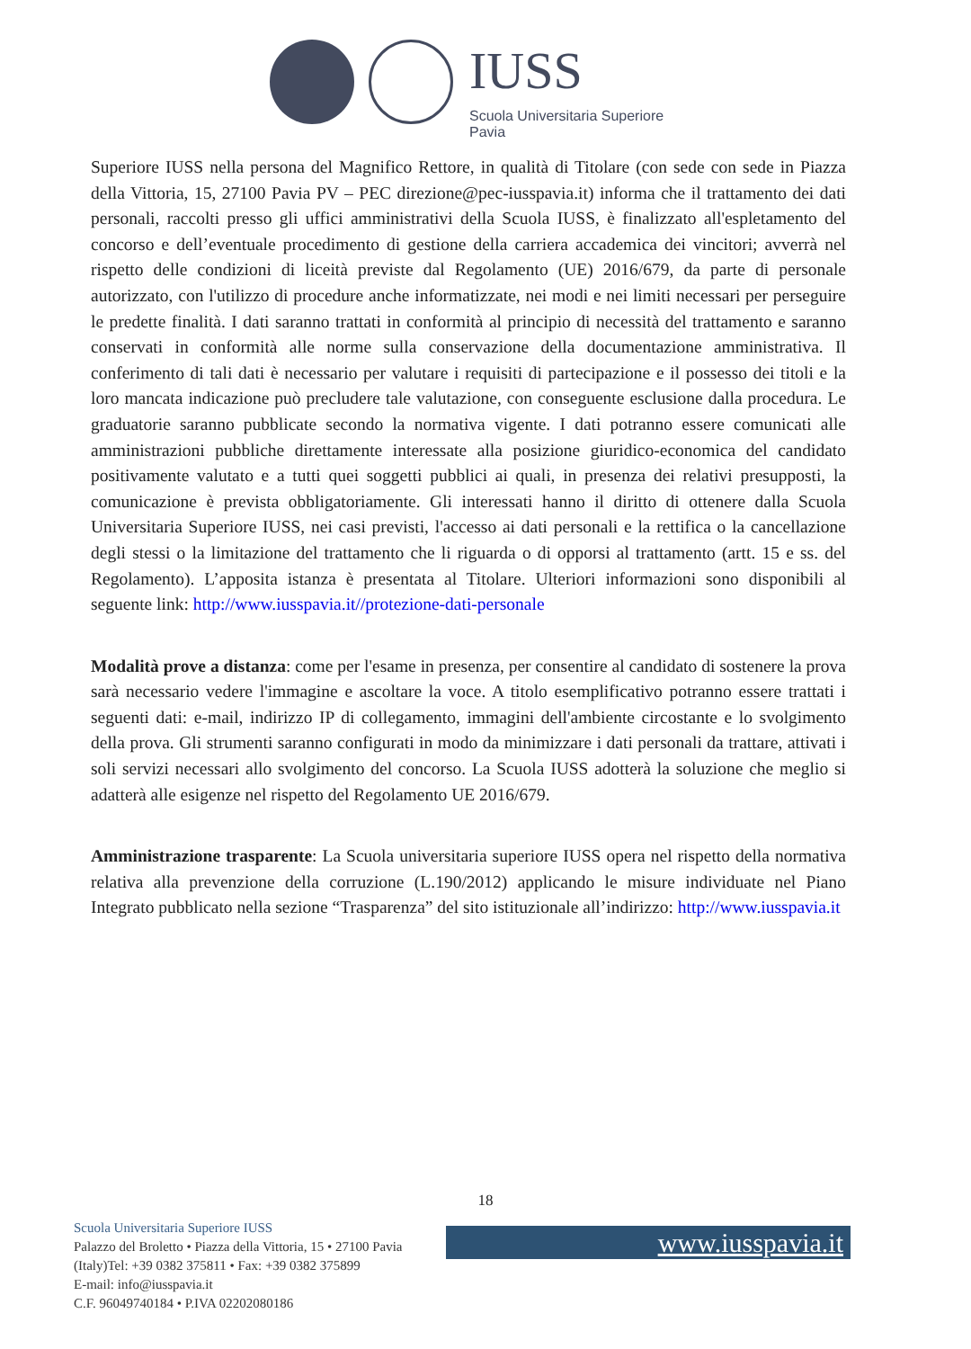IUSS
Scuola Universitaria Superiore Pavia
Superiore IUSS nella persona del Magnifico Rettore, in qualità di Titolare (con sede con sede in Piazza della Vittoria, 15, 27100 Pavia PV – PEC direzione@pec-iusspavia.it) informa che il trattamento dei dati personali, raccolti presso gli uffici amministrativi della Scuola IUSS, è finalizzato all'espletamento del concorso e dell’eventuale procedimento di gestione della carriera accademica dei vincitori; avverrà nel rispetto delle condizioni di liceità previste dal Regolamento (UE) 2016/679, da parte di personale autorizzato, con l'utilizzo di procedure anche informatizzate, nei modi e nei limiti necessari per perseguire le predette finalità. I dati saranno trattati in conformità al principio di necessità del trattamento e saranno conservati in conformità alle norme sulla conservazione della documentazione amministrativa. Il conferimento di tali dati è necessario per valutare i requisiti di partecipazione e il possesso dei titoli e la loro mancata indicazione può precludere tale valutazione, con conseguente esclusione dalla procedura. Le graduatorie saranno pubblicate secondo la normativa vigente. I dati potranno essere comunicati alle amministrazioni pubbliche direttamente interessate alla posizione giuridico-economica del candidato positivamente valutato e a tutti quei soggetti pubblici ai quali, in presenza dei relativi presupposti, la comunicazione è prevista obbligatoriamente. Gli interessati hanno il diritto di ottenere dalla Scuola Universitaria Superiore IUSS, nei casi previsti, l'accesso ai dati personali e la rettifica o la cancellazione degli stessi o la limitazione del trattamento che li riguarda o di opporsi al trattamento (artt. 15 e ss. del Regolamento). L’apposita istanza è presentata al Titolare. Ulteriori informazioni sono disponibili al seguente link: http://www.iusspavia.it//protezione-dati-personale
Modalità prove a distanza: come per l'esame in presenza, per consentire al candidato di sostenere la prova sarà necessario vedere l'immagine e ascoltare la voce. A titolo esemplificativo potranno essere trattati i seguenti dati: e-mail, indirizzo IP di collegamento, immagini dell'ambiente circostante e lo svolgimento della prova. Gli strumenti saranno configurati in modo da minimizzare i dati personali da trattare, attivati i soli servizi necessari allo svolgimento del concorso. La Scuola IUSS adotterà la soluzione che meglio si adatterà alle esigenze nel rispetto del Regolamento UE 2016/679.
Amministrazione trasparente: La Scuola universitaria superiore IUSS opera nel rispetto della normativa relativa alla prevenzione della corruzione (L.190/2012) applicando le misure individuate nel Piano Integrato pubblicato nella sezione “Trasparenza” del sito istituzionale all’indirizzo: http://www.iusspavia.it
18
Scuola Universitaria Superiore IUSS
Palazzo del Broletto • Piazza della Vittoria, 15 • 27100 Pavia
(Italy)Tel: +39 0382 375811 • Fax: +39 0382 375899
E-mail: info@iusspavia.it
C.F. 96049740184 • P.IVA 02202080186
www.iusspavia.it